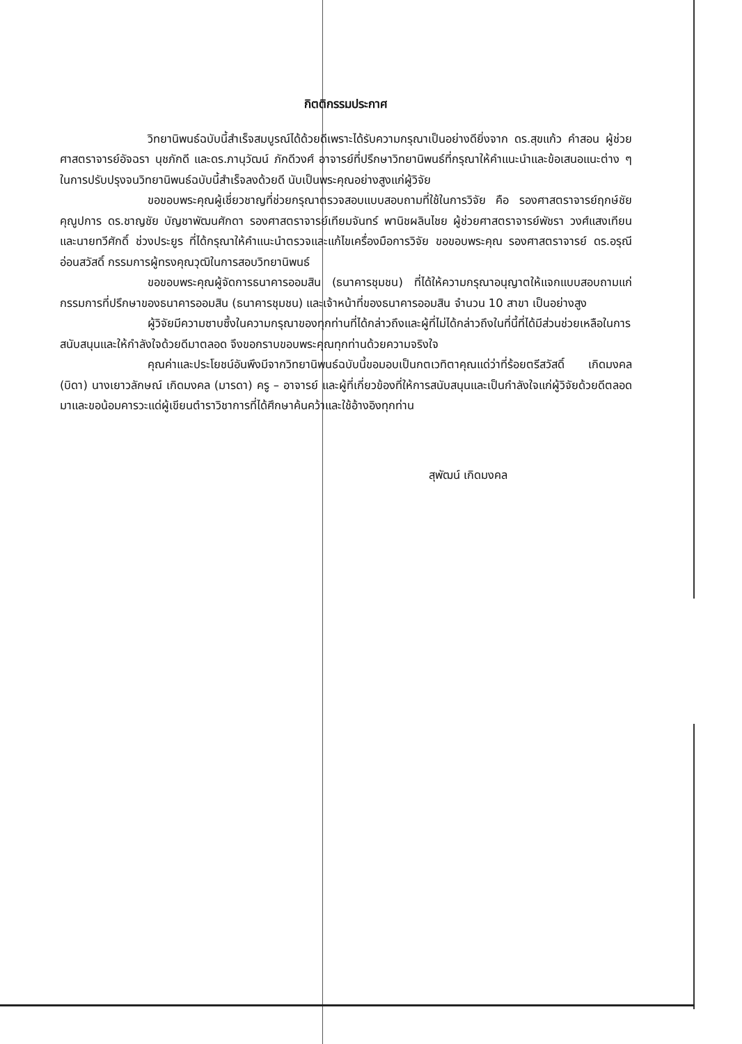กิตติกรรมประกาศ
วิทยานิพนธ์ฉบับนี้สำเร็จสมบูรณ์ได้ด้วยดีเพราะได้รับความกรุณาเป็นอย่างดียิ่งจาก ดร.สุขแก้ว คำสอน ผู้ช่วยศาสตราจารย์อัจฉรา นุชภักดี และดร.ภานุวัฒน์ ภักดีวงศ์ อาจารย์ที่ปรึกษาวิทยานิพนธ์ที่กรุณาให้คำแนะนำและข้อเสนอแนะต่าง ๆ ในการปรับปรุงจนวิทยานิพนธ์ฉบับนี้สำเร็จลงด้วยดี นับเป็นพระคุณอย่างสูงแก่ผู้วิจัย
ขอขอบพระคุณผู้เชี่ยวชาญที่ช่วยกรุณาตรวจสอบแบบสอบถามที่ใช้ในการวิจัย คือ รองศาสตราจารย์ฤกษ์ชัย คุณูปการ ดร.ชาญชัย บัญชาพัฒนศักดา รองศาสตราจารย์เทียมจันทร์ พานิชผลินไชย ผู้ช่วยศาสตราจารย์พัชรา วงศ์แสงเทียน และนายทวีศักดิ์ ช่วงประยูร ที่ได้กรุณาให้คำแนะนำตรวจและแก้ไขเครื่องมือการวิจัย ขอขอบพระคุณ รองศาสตราจารย์ ดร.อรุณี อ่อนสวัสดิ์ กรรมการผู้ทรงคุณวุฒิในการสอบวิทยานิพนธ์
ขอขอบพระคุณผู้จัดการธนาคารออมสิน (ธนาคารชุมชน) ที่ได้ให้ความกรุณาอนุญาตให้แจกแบบสอบถามแก่กรรมการที่ปรึกษาของธนาคารออมสิน (ธนาคารชุมชน) และเจ้าหน้าที่ของธนาคารออมสิน จำนวน 10 สาขา เป็นอย่างสูง
ผู้วิจัยมีความซาบซึ้งในความกรุณาของทุกท่านที่ได้กล่าวถึงและผู้ที่ไม่ได้กล่าวถึงในที่นี้ที่ได้มีส่วนช่วยเหลือในการสนับสนุนและให้กำลังใจด้วยดีมาตลอด จึงขอกราบขอบพระคุณทุกท่านด้วยความจริงใจ
คุณค่าและประโยชน์อันพึงมีจากวิทยานิพนธ์ฉบับนี้ขอมอบเป็นกตเวทิตาคุณแด่ว่าที่ร้อยตรีสวัสดิ์ เกิดมงคล (บิดา) นางเยาวลักษณ์ เกิดมงคล (มารดา) ครู – อาจารย์ และผู้ที่เกี่ยวข้องที่ให้การสนับสนุนและเป็นกำลังใจแก่ผู้วิจัยด้วยดีตลอดมาและขอน้อมคารวะแด่ผู้เขียนตำราวิชาการที่ได้ศึกษาค้นคว้าและใช้อ้างอิงทุกท่าน
สุพัฒน์ เกิดมงคล